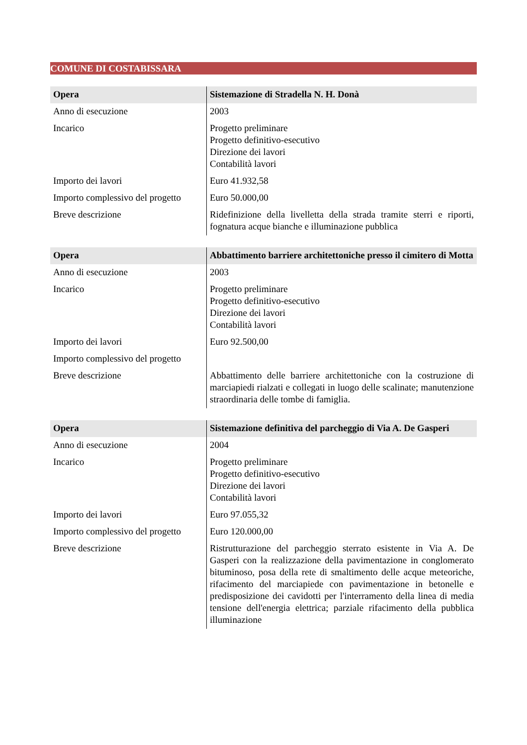COMUNE DI COSTABISSARA
| Opera | Sistemazione di Stradella N. H. Donà |
| --- | --- |
| Anno di esecuzione | 2003 |
| Incarico | Progetto preliminare Progetto definitivo-esecutivo Direzione dei lavori Contabilità lavori |
| Importo dei lavori | Euro 41.932,58 |
| Importo complessivo del progetto | Euro 50.000,00 |
| Breve descrizione | Ridefinizione della livelletta della strada tramite sterri e riporti, fognatura acque bianche e illuminazione pubblica |
| Opera | Abbattimento barriere architettoniche presso il cimitero di Motta |
| --- | --- |
| Anno di esecuzione | 2003 |
| Incarico | Progetto preliminare Progetto definitivo-esecutivo Direzione dei lavori Contabilità lavori |
| Importo dei lavori | Euro 92.500,00 |
| Importo complessivo del progetto | |
| Breve descrizione | Abbattimento delle barriere architettoniche con la costruzione di marciapiedi rialzati e collegati in luogo delle scalinate; manutenzione straordinaria delle tombe di famiglia. |
| Opera | Sistemazione definitiva del parcheggio di Via A. De Gasperi |
| --- | --- |
| Anno di esecuzione | 2004 |
| Incarico | Progetto preliminare Progetto definitivo-esecutivo Direzione dei lavori Contabilità lavori |
| Importo dei lavori | Euro 97.055,32 |
| Importo complessivo del progetto | Euro 120.000,00 |
| Breve descrizione | Ristrutturazione del parcheggio sterrato esistente in Via A. De Gasperi con la realizzazione della pavimentazione in conglomerato bituminoso, posa della rete di smaltimento delle acque meteoriche, rifacimento del marciapiede con pavimentazione in betonelle e predisposizione dei cavidotti per l'interramento della linea di media tensione dell'energia elettrica; parziale rifacimento della pubblica illuminazione |